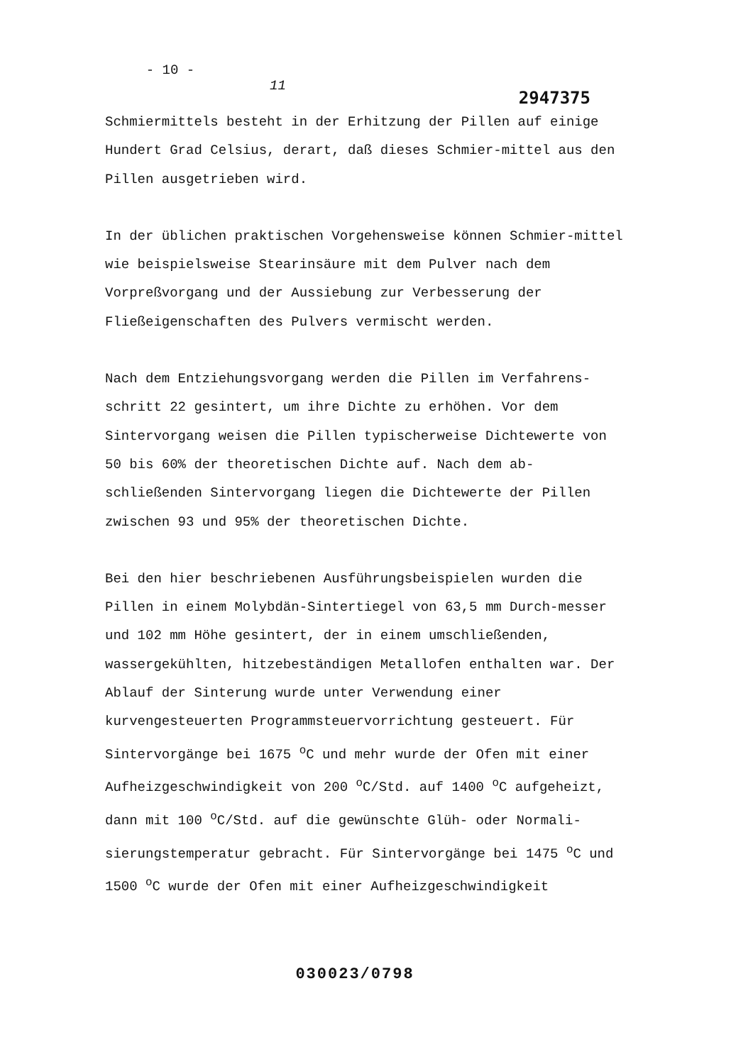- 10 -
11
2947375
Schmiermittels besteht in der Erhitzung der Pillen auf einige Hundert Grad Celsius, derart, daß dieses Schmier-mittel aus den Pillen ausgetrieben wird.
In der üblichen praktischen Vorgehensweise können Schmier-mittel wie beispielsweise Stearinsäure mit dem Pulver nach dem Vorpreßvorgang und der Aussiebung zur Verbesserung der Fließeigenschaften des Pulvers vermischt werden.
Nach dem Entziehungsvorgang werden die Pillen im Verfahrens-schritt 22 gesintert, um ihre Dichte zu erhöhen. Vor dem Sintervorgang weisen die Pillen typischerweise Dichtewerte von 50 bis 60% der theoretischen Dichte auf. Nach dem ab-schließenden Sintervorgang liegen die Dichtewerte der Pillen zwischen 93 und 95% der theoretischen Dichte.
Bei den hier beschriebenen Ausführungsbeispielen wurden die Pillen in einem Molybdän-Sintertiegel von 63,5 mm Durch-messer und 102 mm Höhe gesintert, der in einem umschließenden, wassergekühlten, hitzebeständigen Metallofen enthalten war. Der Ablauf der Sinterung wurde unter Verwendung einer kurvengesteuerten Programmsteuervorrichtung gesteuert. Für Sintervorgänge bei 1675 <sup>o</sup>C und mehr wurde der Ofen mit einer Aufheizgeschwindigkeit von 200 <sup>o</sup>C/Std. auf 1400 <sup>o</sup>C aufgeheizt, dann mit 100 <sup>o</sup>C/Std. auf die gewünschte Glüh- oder Normali-sierungstemperatur gebracht. Für Sintervorgänge bei 1475 <sup>o</sup>C und 1500 <sup>o</sup>C wurde der Ofen mit einer Aufheizgeschwindigkeit
030023/0798